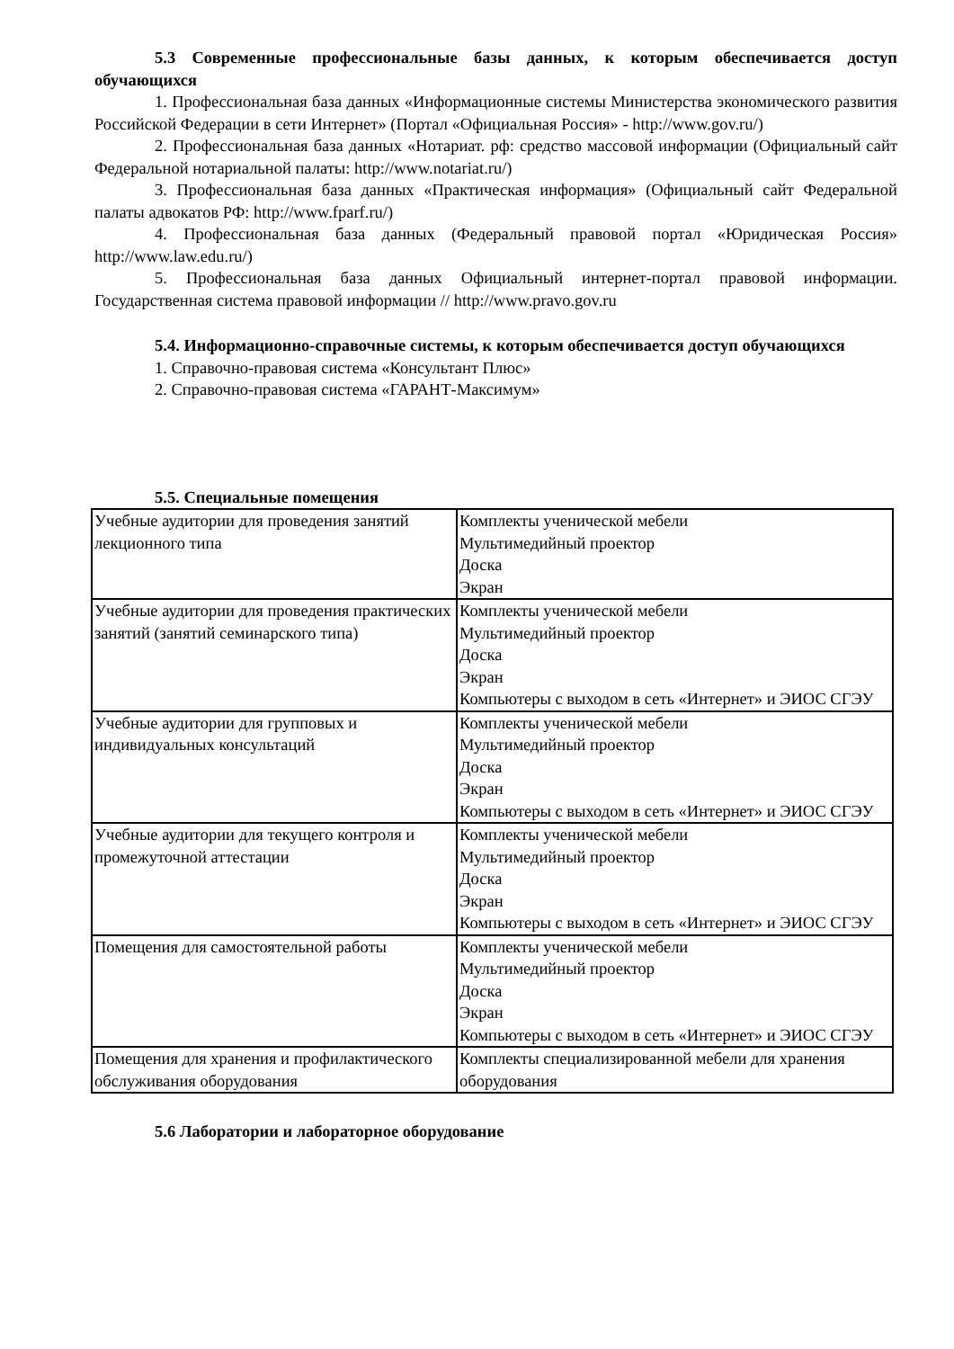5.3 Современные профессиональные базы данных, к которым обеспечивается доступ обучающихся
1. Профессиональная база данных «Информационные системы Министерства экономического развития Российской Федерации в сети Интернет» (Портал «Официальная Россия» - http://www.gov.ru/)
2. Профессиональная база данных «Нотариат. рф: средство массовой информации (Официальный сайт Федеральной нотариальной палаты: http://www.notariat.ru/)
3. Профессиональная база данных «Практическая информация» (Официальный сайт Федеральной палаты адвокатов РФ: http://www.fparf.ru/)
4. Профессиональная база данных (Федеральный правовой портал «Юридическая Россия» http://www.law.edu.ru/)
5. Профессиональная база данных Официальный интернет-портал правовой информации. Государственная система правовой информации // http://www.pravo.gov.ru
5.4. Информационно-справочные системы, к которым обеспечивается доступ обучающихся
1. Справочно-правовая система «Консультант Плюс»
2. Справочно-правовая система «ГАРАНТ-Максимум»
5.5. Специальные помещения
| Учебные аудитории для проведения занятий лекционного типа | Комплекты ученической мебели Мультимедийный проектор Доска Экран |
| Учебные аудитории для проведения практических занятий (занятий семинарского типа) | Комплекты ученической мебели Мультимедийный проектор Доска Экран Компьютеры с выходом в сеть «Интернет» и ЭИОС СГЭУ |
| Учебные аудитории для групповых и индивидуальных консультаций | Комплекты ученической мебели Мультимедийный проектор Доска Экран Компьютеры с выходом в сеть «Интернет» и ЭИОС СГЭУ |
| Учебные аудитории для текущего контроля и промежуточной аттестации | Комплекты ученической мебели Мультимедийный проектор Доска Экран Компьютеры с выходом в сеть «Интернет» и ЭИОС СГЭУ |
| Помещения для самостоятельной работы | Комплекты ученической мебели Мультимедийный проектор Доска Экран Компьютеры с выходом в сеть «Интернет» и ЭИОС СГЭУ |
| Помещения для хранения и профилактического обслуживания оборудования | Комплекты специализированной мебели для хранения оборудования |
5.6 Лаборатории и лабораторное оборудование